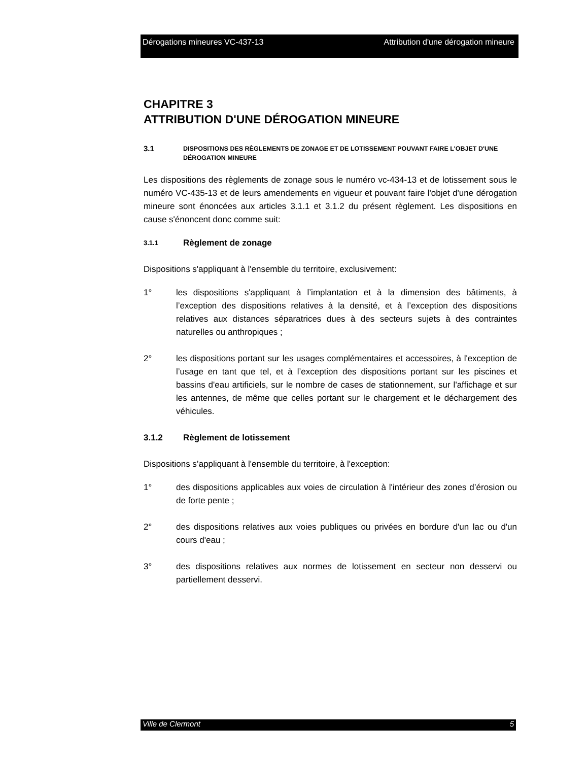Dérogations mineures VC-437-13 Attribution d'une dérogation mineure
CHAPITRE 3
ATTRIBUTION D'UNE DÉROGATION MINEURE
3.1 DISPOSITIONS DES RÈGLEMENTS DE ZONAGE ET DE LOTISSEMENT POUVANT FAIRE L'OBJET D'UNE DÉROGATION MINEURE
Les dispositions des règlements de zonage sous le numéro vc-434-13 et de lotissement sous le numéro VC-435-13 et de leurs amendements en vigueur et pouvant faire l'objet d'une dérogation mineure sont énoncées aux articles 3.1.1 et 3.1.2 du présent règlement. Les dispositions en cause s'énoncent donc comme suit:
3.1.1 Règlement de zonage
Dispositions s'appliquant à l'ensemble du territoire, exclusivement:
1° les dispositions s'appliquant à l’implantation et à la dimension des bâtiments, à l’exception des dispositions relatives à la densité, et à l’exception des dispositions relatives aux distances séparatrices dues à des secteurs sujets à des contraintes naturelles ou anthropiques ;
2° les dispositions portant sur les usages complémentaires et accessoires, à l'exception de l’usage en tant que tel, et à l’exception des dispositions portant sur les piscines et bassins d'eau artificiels, sur le nombre de cases de stationnement, sur l'affichage et sur les antennes, de même que celles portant sur le chargement et le déchargement des véhicules.
3.1.2 Règlement de lotissement
Dispositions s’appliquant à l'ensemble du territoire, à l'exception:
1° des dispositions applicables aux voies de circulation à l'intérieur des zones d’érosion ou de forte pente ;
2° des dispositions relatives aux voies publiques ou privées en bordure d'un lac ou d'un cours d'eau ;
3° des dispositions relatives aux normes de lotissement en secteur non desservi ou partiellement desservi.
Ville de Clermont 5